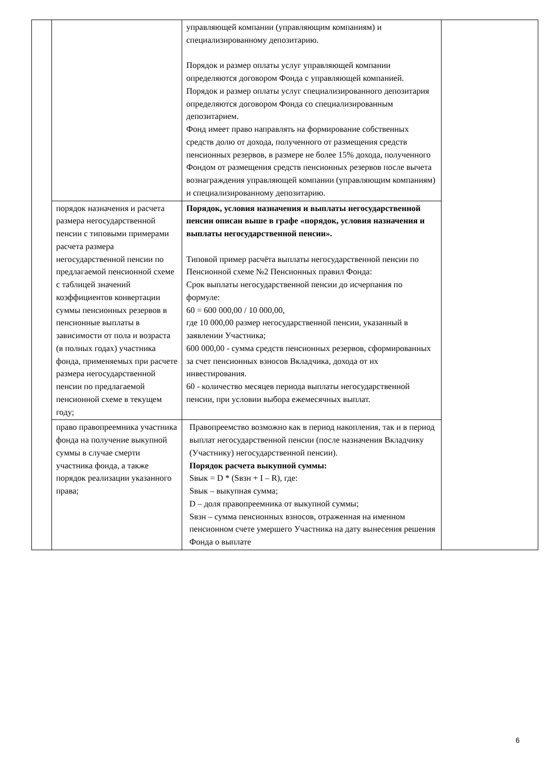| | | управляющей компании (управляющим компаниям) и специализированному депозитарию. Порядок и размер оплаты услуг управляющей компании определяются договором Фонда с управляющей компанией. Порядок и размер оплаты услуг специализированного депозитария определяются договором Фонда со специализированным депозитарием. Фонд имеет право направлять на формирование собственных средств долю от дохода, полученного от размещения средств пенсионных резервов, в размере не более 15% дохода, полученного Фондом от размещения средств пенсионных резервов после вычета вознаграждения управляющей компании (управляющим компаниям) и специализированному депозитарию. | |
| | порядок назначения и расчета размера негосударственной пенсии с типовыми примерами расчета размера негосударственной пенсии по предлагаемой пенсионной схеме с таблицей значений коэффициентов конвертации суммы пенсионных резервов в пенсионные выплаты в зависимости от пола и возраста (в полных годах) участника фонда, применяемых при расчете размера негосударственной пенсии по предлагаемой пенсионной схеме в текущем году; | Порядок, условия назначения и выплаты негосударственной пенсии описан выше в графе «порядок, условия назначения и выплаты негосударственной пенсии». Типовой пример расчёта выплаты негосударственной пенсии по Пенсионной схеме №2 Пенсионных правил Фонда: Срок выплаты негосударственной пенсии до исчерпания по формуле: 60 = 600 000,00 / 10 000,00, где 10 000,00 размер негосударственной пенсии, указанный в заявлении Участника; 600 000,00 - сумма средств пенсионных резервов, сформированных за счет пенсионных взносов Вкладчика, дохода от их инвестирования. 60 - количество месяцев периода выплаты негосударственной пенсии, при условии выбора ежемесячных выплат. | |
| | право правопреемника участника фонда на получение выкупной суммы в случае смерти участника фонда, а также порядок реализации указанного права; | Правопреемство возможно как в период накопления, так и в период выплат негосударственной пенсии (после назначения Вкладчику (Участнику) негосударственной пенсии). Порядок расчета выкупной суммы: Sвык = D * (Sвзн + I – R), где: Sвык – выкупная сумма; D – доля правопреемника от выкупной суммы; Sвзн – сумма пенсионных взносов, отраженная на именном пенсионном счете умершего Участника на дату вынесения решения Фонда о выплате | |
6